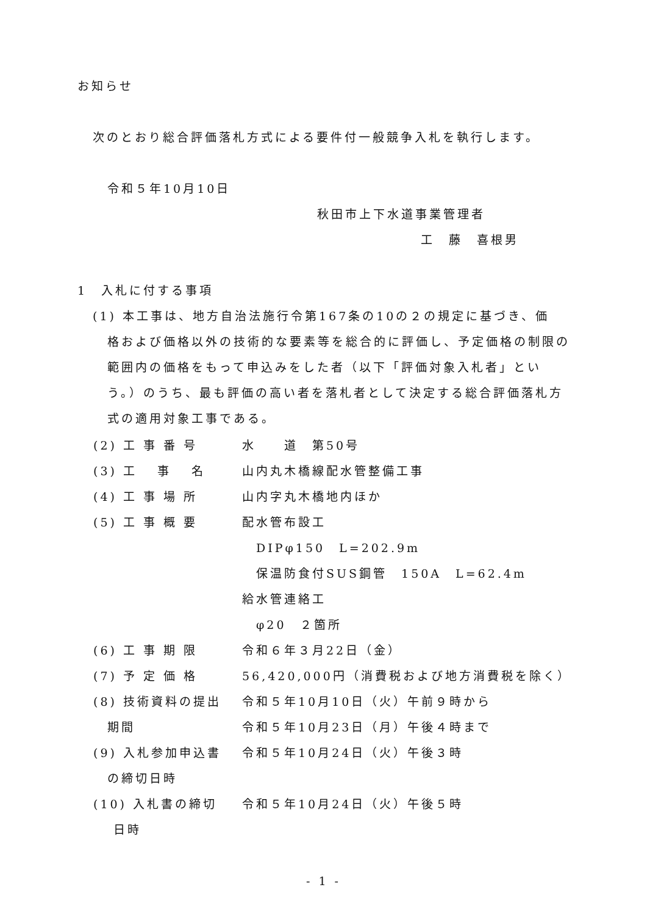お知らせ
次のとおり総合評価落札方式による要件付一般競争入札を執行します。
令和５年10月10日
秋田市上下水道事業管理者
工　藤　喜根男
1　入札に付する事項
(1) 本工事は、地方自治法施行令第167条の10の２の規定に基づき、価
格および価格以外の技術的な要素等を総合的に評価し、予定価格の制限の範囲内の価格をもって申込みをした者（以下「評価対象入札者」という。）のうち、最も評価の高い者を落札者として決定する総合評価落札方式の適用対象工事である。
(2) 工 事 番 号 水　　道　第50号
(3) 工　 事　 名 山内丸木橋線配水管整備工事
(4) 工 事 場 所 山内字丸木橋地内ほか
(5) 工 事 概 要 配水管布設工
　DIPφ150　L=202.9m
　保温防食付SUS鋼管　150A　L=62.4m
給水管連絡工
　φ20　２箇所
(6) 工 事 期 限 令和６年３月22日（金）
(7) 予 定 価 格 56,420,000円（消費税および地方消費税を除く）
(8) 技術資料の提出 令和５年10月10日（火）午前９時から
　期間 令和５年10月23日（月）午後４時まで
(9) 入札参加申込書 令和５年10月24日（火）午後３時
　の締切日時
(10) 入札書の締切 令和５年10月24日（火）午後５時
　 日時
- 1 -